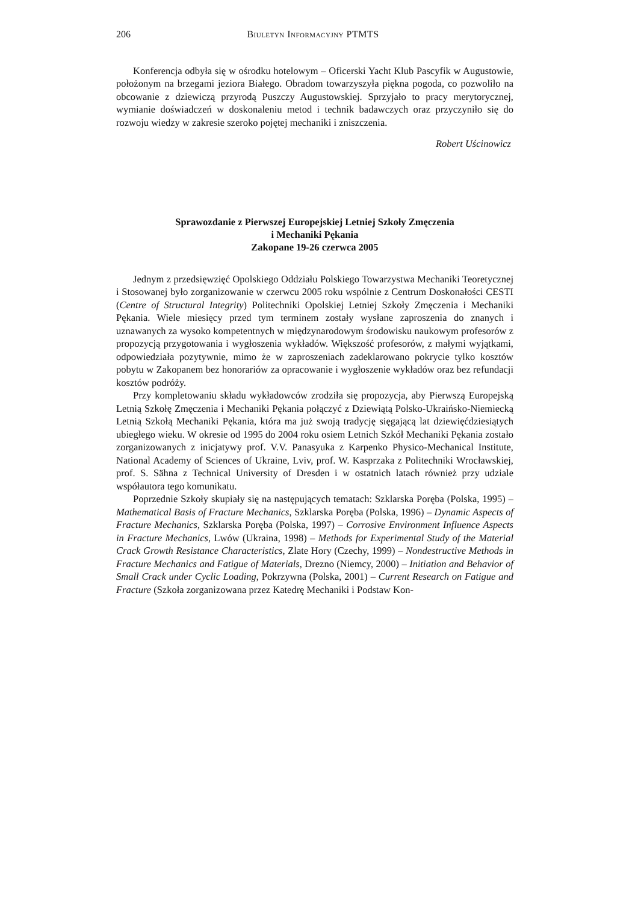206 Biuletyn Informacyjny PTMTS
Konferencja odbyła się w ośrodku hotelowym – Oficerski Yacht Klub Pascyfik w Augustowie, położonym na brzegami jeziora Białego. Obradom towarzyszyła piękna pogoda, co pozwoliło na obcowanie z dziewiczą przyrodą Puszczy Augustowskiej. Sprzyjało to pracy merytorycznej, wymianie doświadczeń w doskonaleniu metod i technik badawczych oraz przyczyniło się do rozwoju wiedzy w zakresie szeroko pojętej mechaniki i zniszczenia.
Robert Uścinowicz
Sprawozdanie z Pierwszej Europejskiej Letniej Szkoły Zmęczenia
i Mechaniki Pękania
Zakopane 19-26 czerwca 2005
Jednym z przedsięwzięć Opolskiego Oddziału Polskiego Towarzystwa Mechaniki Teoretycznej i Stosowanej było zorganizowanie w czerwcu 2005 roku wspólnie z Centrum Doskonałości CESTI (Centre of Structural Integrity) Politechniki Opolskiej Letniej Szkoły Zmęczenia i Mechaniki Pękania. Wiele miesięcy przed tym terminem zostały wysłane zaproszenia do znanych i uznawanych za wysoko kompetentnych w międzynarodowym środowisku naukowym profesorów z propozycją przygotowania i wygłoszenia wykładów. Większość profesorów, z małymi wyjątkami, odpowiedziała pozytywnie, mimo że w zaproszeniach zadeklarowano pokrycie tylko kosztów pobytu w Zakopanem bez honorariów za opracowanie i wygłoszenie wykładów oraz bez refundacji kosztów podróży.
Przy kompletowaniu składu wykładowców zrodziła się propozycja, aby Pierwszą Europejską Letnią Szkołę Zmęczenia i Mechaniki Pękania połączyć z Dziewiątą Polsko-Ukraińsko-Niemiecką Letnią Szkołą Mechaniki Pękania, która ma już swoją tradycję sięgającą lat dziewięćdziesiątych ubiegłego wieku. W okresie od 1995 do 2004 roku osiem Letnich Szkół Mechaniki Pękania zostało zorganizowanych z inicjatywy prof. V.V. Panasyuka z Karpenko Physico-Mechanical Institute, National Academy of Sciences of Ukraine, Lviv, prof. W. Kasprzaka z Politechniki Wrocławskiej, prof. S. Sähna z Technical University of Dresden i w ostatnich latach również przy udziale współautora tego komunikatu.
Poprzednie Szkoły skupiały się na następujących tematach: Szklarska Poręba (Polska, 1995) – Mathematical Basis of Fracture Mechanics, Szklarska Poręba (Polska, 1996) – Dynamic Aspects of Fracture Mechanics, Szklarska Poręba (Polska, 1997) – Corrosive Environment Influence Aspects in Fracture Mechanics, Lwów (Ukraina, 1998) – Methods for Experimental Study of the Material Crack Growth Resistance Characteristics, Zlate Hory (Czechy, 1999) – Nondestructive Methods in Fracture Mechanics and Fatigue of Materials, Drezno (Niemcy, 2000) – Initiation and Behavior of Small Crack under Cyclic Loading, Pokrzywna (Polska, 2001) – Current Research on Fatigue and Fracture (Szkoła zorganizowana przez Katedrę Mechaniki i Podstaw Kon-